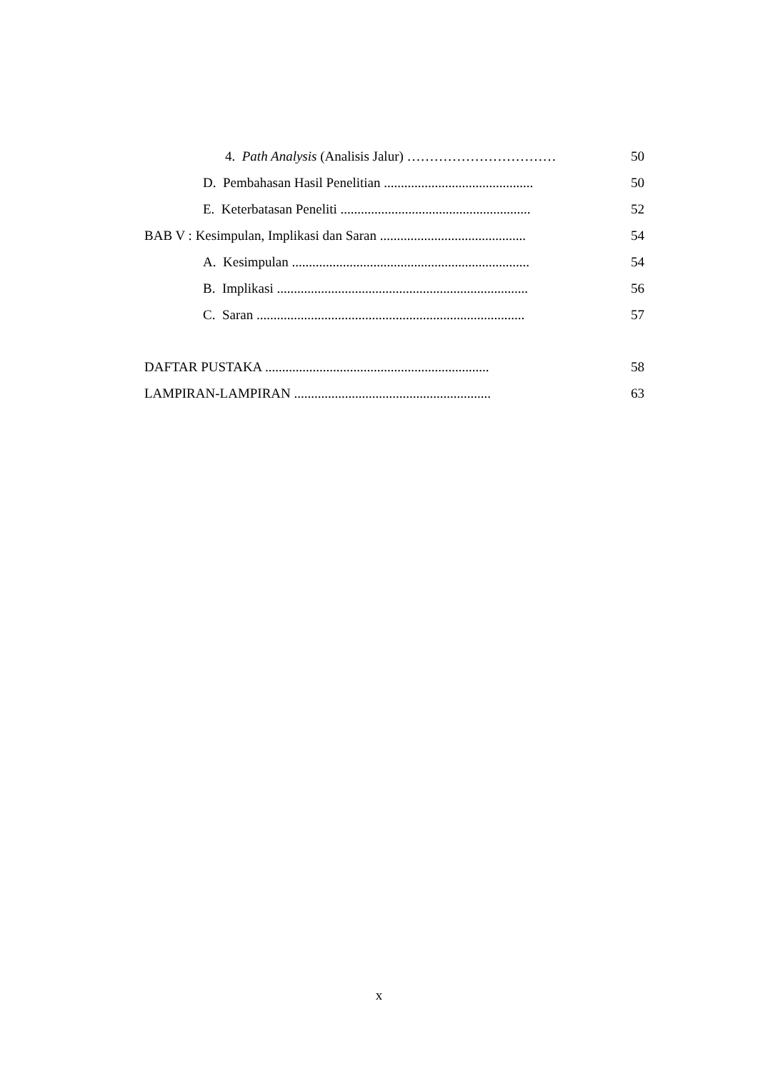4. Path Analysis (Analisis Jalur) …………………………… 50
D. Pembahasan Hasil Penelitian ............................................
50
E. Keterbatasan Peneliti ........................................................
52
BAB V : Kesimpulan, Implikasi dan Saran ...........................................
54
A. Kesimpulan ......................................................................
54
B. Implikasi ..........................................................................
56
C. Saran ...............................................................................
57
DAFTAR PUSTAKA ..................................................................
58
LAMPIRAN-LAMPIRAN ..........................................................
63
x